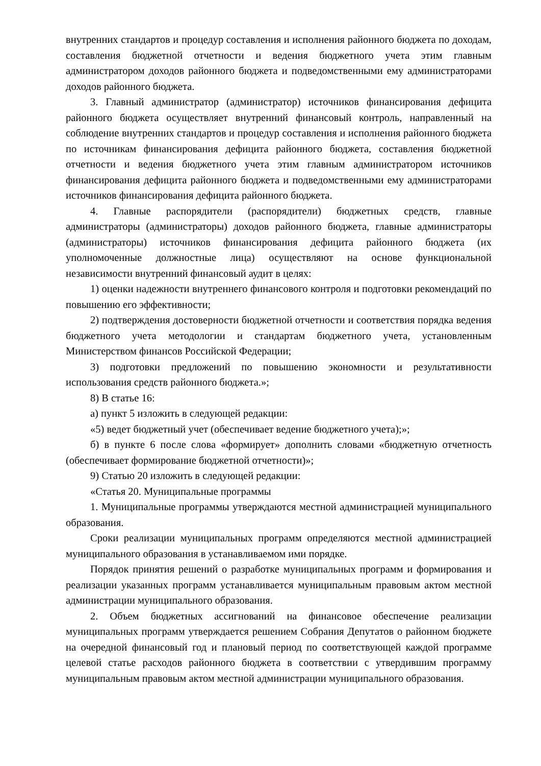внутренних стандартов и процедур составления и исполнения районного бюджета по доходам, составления бюджетной отчетности и ведения бюджетного учета этим главным администратором доходов районного бюджета и подведомственными ему администраторами доходов районного бюджета.
3. Главный администратор (администратор) источников финансирования дефицита районного бюджета осуществляет внутренний финансовый контроль, направленный на соблюдение внутренних стандартов и процедур составления и исполнения районного бюджета по источникам финансирования дефицита районного бюджета, составления бюджетной отчетности и ведения бюджетного учета этим главным администратором источников финансирования дефицита районного бюджета и подведомственными ему администраторами источников финансирования дефицита районного бюджета.
4. Главные распорядители (распорядители) бюджетных средств, главные администраторы (администраторы) доходов районного бюджета, главные администраторы (администраторы) источников финансирования дефицита районного бюджета (их уполномоченные должностные лица) осуществляют на основе функциональной независимости внутренний финансовый аудит в целях:
1) оценки надежности внутреннего финансового контроля и подготовки рекомендаций по повышению его эффективности;
2) подтверждения достоверности бюджетной отчетности и соответствия порядка ведения бюджетного учета методологии и стандартам бюджетного учета, установленным Министерством финансов Российской Федерации;
3) подготовки предложений по повышению экономности и результативности использования средств районного бюджета.»;
8) В статье 16:
а) пункт 5 изложить в следующей редакции:
«5) ведет бюджетный учет (обеспечивает ведение бюджетного учета);»;
б) в пункте 6 после слова «формирует» дополнить словами «бюджетную отчетность (обеспечивает формирование бюджетной отчетности)»;
9) Статью 20 изложить в следующей редакции:
«Статья 20. Муниципальные программы
1. Муниципальные программы утверждаются местной администрацией муниципального образования.
Сроки реализации муниципальных программ определяются местной администрацией муниципального образования в устанавливаемом ими порядке.
Порядок принятия решений о разработке муниципальных программ и формирования и реализации указанных программ устанавливается муниципальным правовым актом местной администрации муниципального образования.
2. Объем бюджетных ассигнований на финансовое обеспечение реализации муниципальных программ утверждается решением Собрания Депутатов о районном бюджете на очередной финансовый год и плановый период по соответствующей каждой программе целевой статье расходов районного бюджета в соответствии с утвердившим программу муниципальным правовым актом местной администрации муниципального образования.